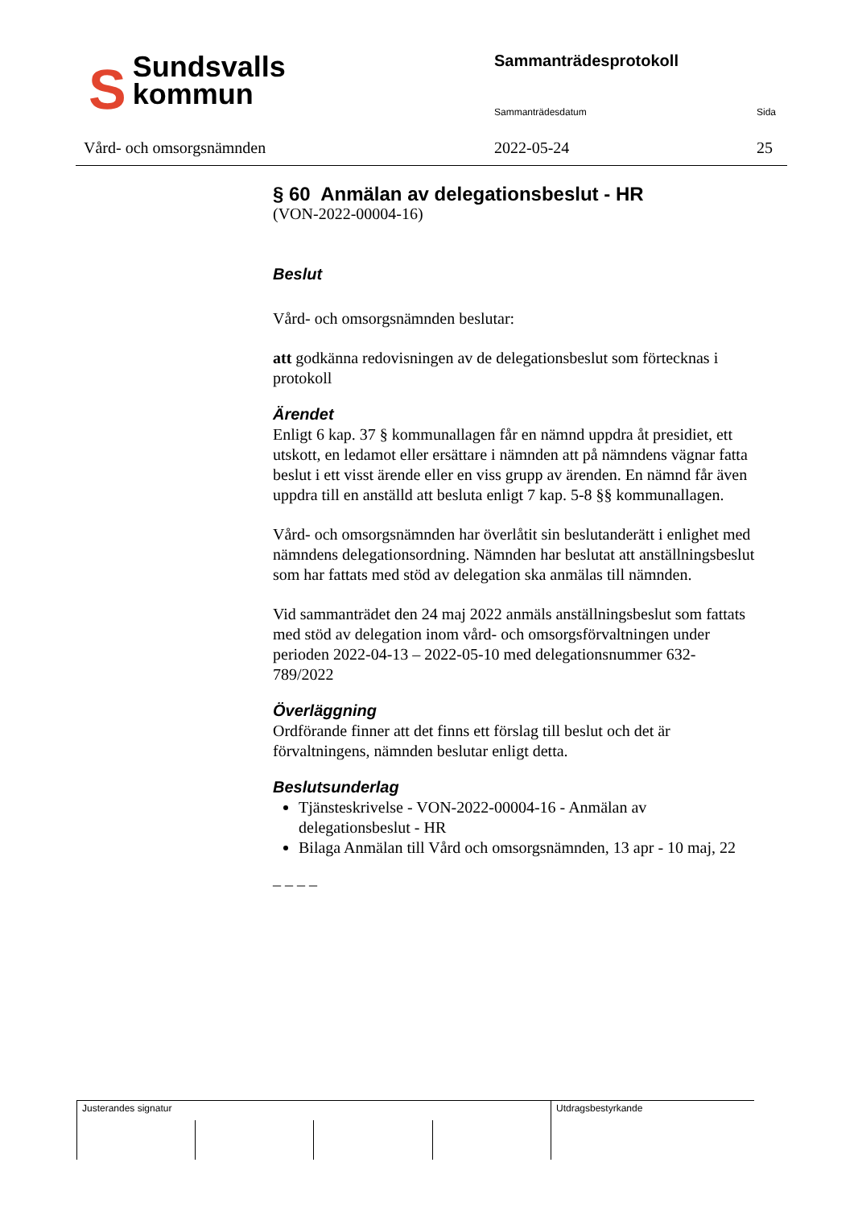SSundsvalls
kommun
Vård- och omsorgsnämnden
Sammanträdesprotokoll
Sammanträdesdatum Sida
2022-05-24 25
§ 60 Anmälan av delegationsbeslut - HR
(VON-2022-00004-16)
Beslut
Vård- och omsorgsnämnden beslutar:
att godkänna redovisningen av de delegationsbeslut som förtecknas i protokoll
Ärendet
Enligt 6 kap. 37 § kommunallagen får en nämnd uppdra åt presidiet, ett utskott, en ledamot eller ersättare i nämnden att på nämndens vägnar fatta beslut i ett visst ärende eller en viss grupp av ärenden. En nämnd får även uppdra till en anställd att besluta enligt 7 kap. 5-8 §§ kommunallagen.
Vård- och omsorgsnämnden har överlåtit sin beslutanderätt i enlighet med nämndens delegationsordning. Nämnden har beslutat att anställningsbeslut som har fattats med stöd av delegation ska anmälas till nämnden.
Vid sammanträdet den 24 maj 2022 anmäls anställningsbeslut som fattats med stöd av delegation inom vård- och omsorgsförvaltningen under perioden 2022-04-13 – 2022-05-10 med delegationsnummer 632-789/2022
Överläggning
Ordförande finner att det finns ett förslag till beslut och det är förvaltningens, nämnden beslutar enligt detta.
Beslutsunderlag
Tjänsteskrivelse - VON-2022-00004-16 - Anmälan av delegationsbeslut - HR
Bilaga Anmälan till Vård och omsorgsnämnden, 13 apr - 10 maj, 22
_ _ _ _
| Justerandes signatur | | | | Utdragsbestyrkande |